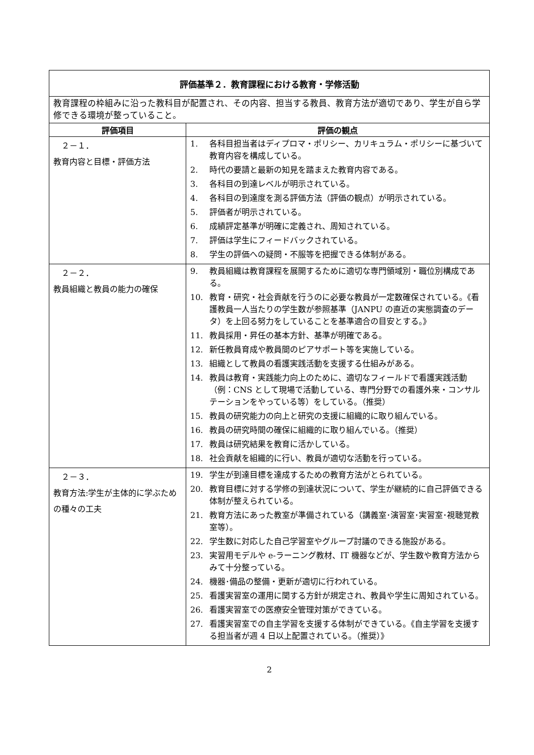| 評価基準２．教育課程における教育・学修活動 | |
| --- | --- |
| 教育課程の枠組みに沿った教科目が配置され、その内容、担当する教員、教育方法が適切であり、学生が自ら学修できる環境が整っていること。 | |
| 評価項目 | 評価の観点 |
| ２－１． 教育内容と目標・評価方法 | 1. 各科目担当者はディプロマ・ポリシー、カリキュラム・ポリシーに基づいて教育内容を構成している。 2. 時代の要請と最新の知見を踏まえた教育内容である。 3. 各科目の到達レベルが明示されている。 4. 各科目の到達度を測る評価方法（評価の観点）が明示されている。 5. 評価者が明示されている。 6. 成績評定基準が明確に定義され、周知されている。 7. 評価は学生にフィードバックされている。 8. 学生の評価への疑問・不服等を把握できる体制がある。 |
| ２－２． 教員組織と教員の能力の確保 | 9. 教員組織は教育課程を展開するために適切な専門領域別・職位別構成である。 10. 教育・研究・社会貢献を行うのに必要な教員が一定数確保されている。《看護教員一人当たりの学生数が参照基準（JANPU の直近の実態調査のデータ）を上回る努力をしていることを基準適合の目安とする。》 11. 教員採用・昇任の基本方針、基準が明確である。 12. 新任教員育成や教員間のピアサポート等を実施している。 13. 組織として教員の看護実践活動を支援する仕組みがある。 14. 教員は教育・実践能力向上のために、適切なフィールドで看護実践活動（例：CNS として現場で活動している、専門分野での看護外来・コンサルテーションをやっている等）をしている。（推奨） 15. 教員の研究能力の向上と研究の支援に組織的に取り組んでいる。 16. 教員の研究時間の確保に組織的に取り組んでいる。（推奨） 17. 教員は研究結果を教育に活かしている。 18. 社会貢献を組織的に行い、教員が適切な活動を行っている。 |
| ２－３． 教育方法:学生が主体的に学ぶための種々の工夫 | 19. 学生が到達目標を達成するための教育方法がとられている。 20. 教育目標に対する学修の到達状況について、学生が継続的に自己評価できる体制が整えられている。 21. 教育方法にあった教室が準備されている（講義室･演習室･実習室･視聴覚教室等）。 22. 学生数に対応した自己学習室やグループ討議のできる施設がある。 23. 実習用モデルや e-ラーニング教材、IT 機器などが、学生数や教育方法からみて十分整っている。 24. 機器･備品の整備・更新が適切に行われている。 25. 看護実習室の運用に関する方針が規定され、教員や学生に周知されている。 26. 看護実習室での医療安全管理対策ができている。 27. 看護実習室での自主学習を支援する体制ができている。《自主学習を支援する担当者が週 4 日以上配置されている。（推奨）》 |
2